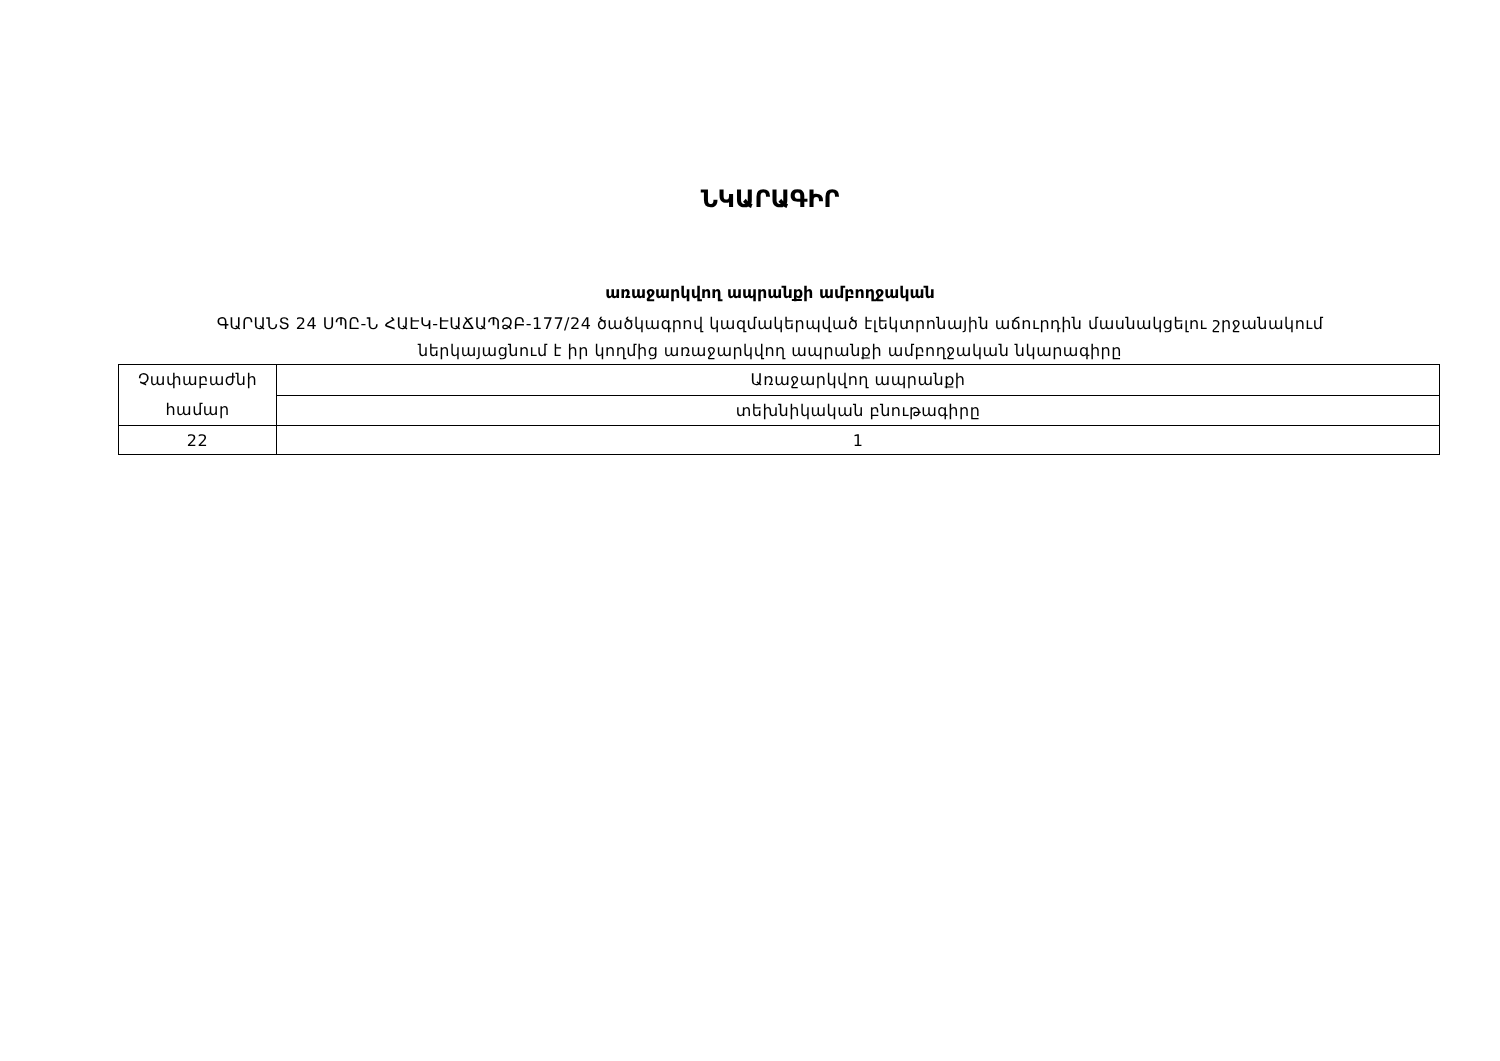ՆԿԱՐԱԳԻՐ
առաջարկվող ապրանքի ամբողջական
ԳԱՐԱՆՏ 24 ՍՊԸ-Ն ՀԱԷԿ-ԷԱՃԱՊՁԲ-177/24 ծածկագրով կազմակերպված էլեկտրոնային աճուրդին մասնակցելու շրջանակում
ներկայացնում է իր կողմից առաջարկվող ապրանքի ամբողջական նկարագիրը
| Չափաբաժնի համար | Առաջարկվող ապրանքի |
| | տեխնիկական բնութագիրը |
| 22 | 1 |